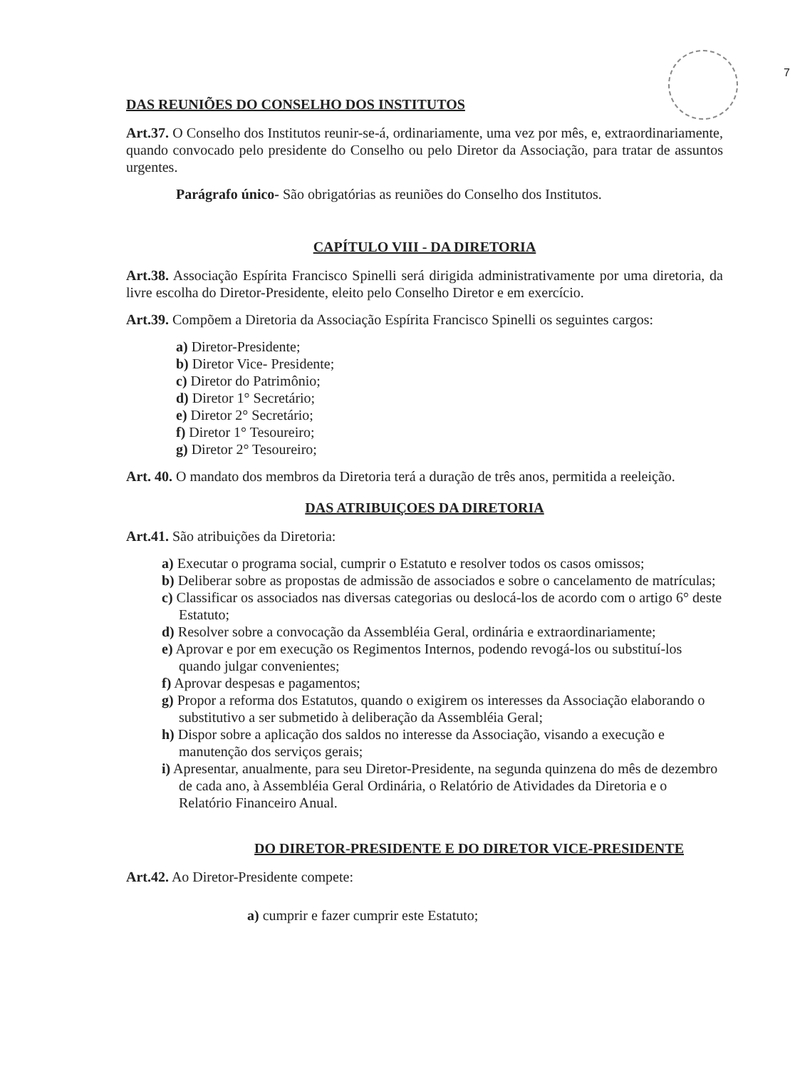7
DAS REUNIÕES DO CONSELHO DOS INSTITUTOS
Art.37. O Conselho dos Institutos reunir-se-á, ordinariamente, uma vez por mês, e, extraordinariamente, quando convocado pelo presidente do Conselho ou pelo Diretor da Associação, para tratar de assuntos urgentes.
Parágrafo único- São obrigatórias as reuniões do Conselho dos Institutos.
CAPÍTULO VIII - DA DIRETORIA
Art.38. Associação Espírita Francisco Spinelli será dirigida administrativamente por uma diretoria, da livre escolha do Diretor-Presidente, eleito pelo Conselho Diretor e em exercício.
Art.39. Compõem a Diretoria da Associação Espírita Francisco Spinelli os seguintes cargos:
a) Diretor-Presidente;
b) Diretor Vice- Presidente;
c) Diretor do Patrimônio;
d) Diretor 1° Secretário;
e) Diretor 2° Secretário;
f) Diretor 1° Tesoureiro;
g) Diretor 2° Tesoureiro;
Art. 40. O mandato dos membros da Diretoria terá a duração de três anos, permitida a reeleição.
DAS ATRIBUIÇOES DA DIRETORIA
Art.41. São atribuições da Diretoria:
a) Executar o programa social, cumprir o Estatuto e resolver todos os casos omissos;
b) Deliberar sobre as propostas de admissão de associados e sobre o cancelamento de matrículas;
c) Classificar os associados nas diversas categorias ou deslocá-los de acordo com o artigo 6° deste Estatuto;
d) Resolver sobre a convocação da Assembléia Geral, ordinária e extraordinariamente;
e) Aprovar e por em execução os Regimentos Internos, podendo revogá-los ou substituí-los quando julgar convenientes;
f) Aprovar despesas e pagamentos;
g) Propor a reforma dos Estatutos, quando o exigirem os interesses da Associação elaborando o substitutivo a ser submetido à deliberação da Assembléia Geral;
h) Dispor sobre a aplicação dos saldos no interesse da Associação, visando a execução e manutenção dos serviços gerais;
i) Apresentar, anualmente, para seu Diretor-Presidente, na segunda quinzena do mês de dezembro de cada ano, à Assembléia Geral Ordinária, o Relatório de Atividades da Diretoria e o Relatório Financeiro Anual.
DO DIRETOR-PRESIDENTE E DO DIRETOR VICE-PRESIDENTE
Art.42. Ao Diretor-Presidente compete:
a) cumprir e fazer cumprir este Estatuto;